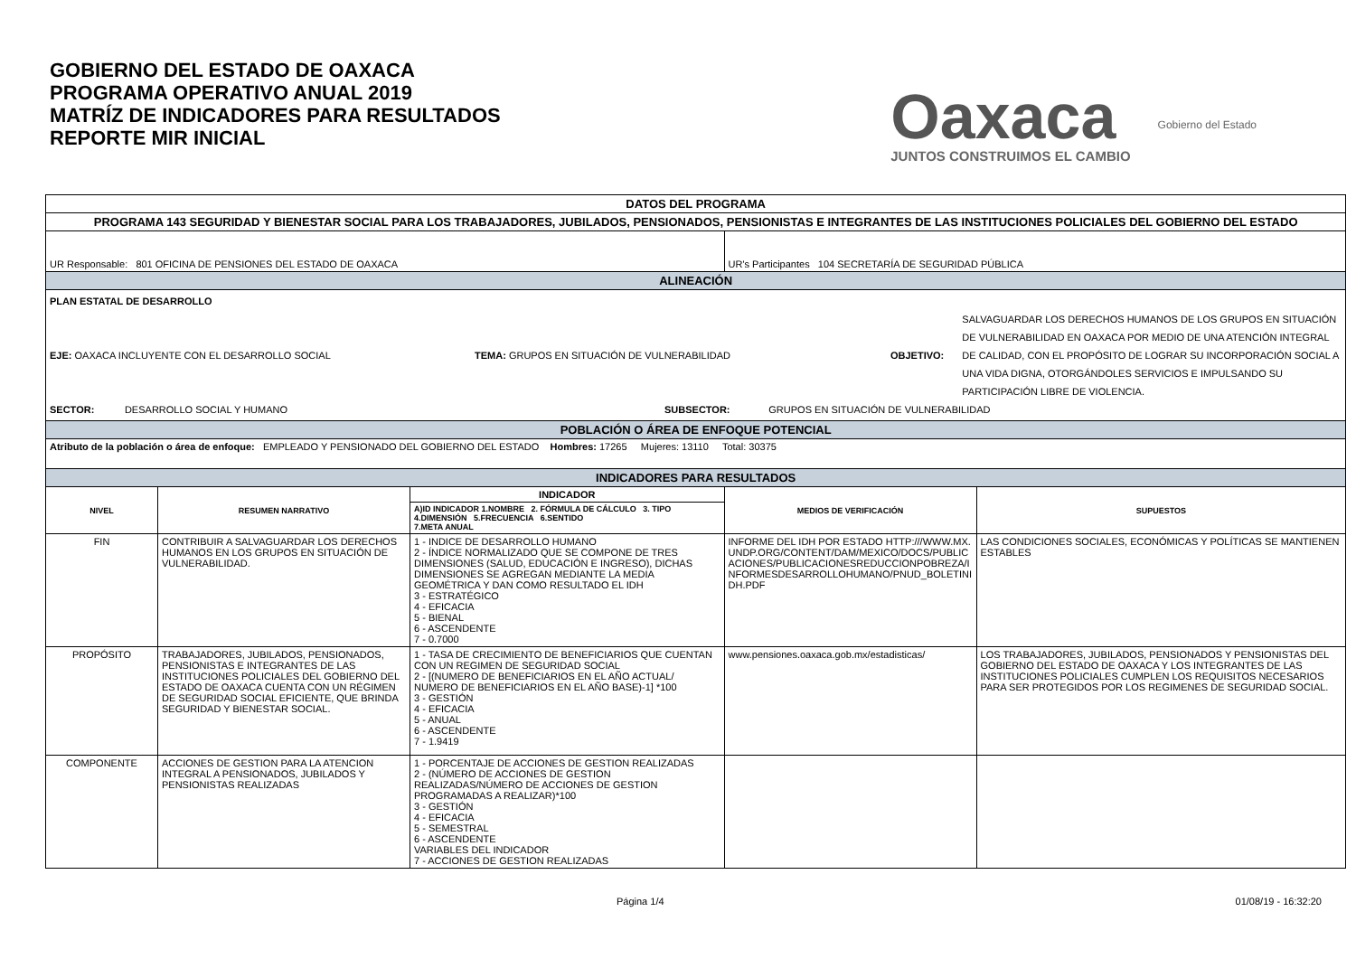GOBIERNO DEL ESTADO DE OAXACA
PROGRAMA OPERATIVO ANUAL 2019
MATRÍZ DE INDICADORES PARA RESULTADOS
REPORTE MIR INICIAL
Oaxaca
JUNTOS CONSTRUIMOS EL CAMBIO
Gobierno del Estado
| DATOS DEL PROGRAMA | | | | |
| PROGRAMA 143 SEGURIDAD Y BIENESTAR SOCIAL PARA LOS TRABAJADORES, JUBILADOS, PENSIONADOS, PENSIONISTAS E INTEGRANTES DE LAS INSTITUCIONES POLICIALES DEL GOBIERNO DEL ESTADO | | | | |
| UR Responsable: 801 OFICINA DE PENSIONES DEL ESTADO DE OAXACA | | | UR's Participantes 104 SECRETARÍA DE SEGURIDAD PÚBLICA | |
| ALINEACIÓN | | | | |
| PLAN ESTATAL DE DESARROLLO EJE: OAXACA INCLUYENTE CON EL DESARROLLO SOCIAL TEMA: GRUPOS EN SITUACIÓN DE VULNERABILIDAD OBJETIVO: SALVAGUARDAR LOS DERECHOS HUMANOS DE LOS GRUPOS EN SITUACIÓN DE VULNERABILIDAD EN OAXACA POR MEDIO DE UNA ATENCIÓN INTEGRAL DE CALIDAD, CON EL PROPÓSITO DE LOGRAR SU INCORPORACIÓN SOCIAL A UNA VIDA DIGNA, OTORGÁNDOLES SERVICIOS E IMPULSANDO SU PARTICIPACIÓN LIBRE DE VIOLENCIA. SECTOR: DESARROLLO SOCIAL Y HUMANO SUBSECTOR: GRUPOS EN SITUACIÓN DE VULNERABILIDAD | | | | |
| POBLACIÓN O ÁREA DE ENFOQUE POTENCIAL | | | | |
| Atributo de la población o área de enfoque: EMPLEADO Y PENSIONADO DEL GOBIERNO DEL ESTADO Hombres: 17265 Mujeres: 13110 Total: 30375 | | | | |
| INDICADORES PARA RESULTADOS | | | | |
| NIVEL | RESUMEN NARRATIVO | INDICADOR | MEDIOS DE VERIFICACIÓN | SUPUESTOS |
| | | A)ID INDICADOR 1.NOMBRE 2. FÓRMULA DE CÁLCULO 3. TIPO 4.DIMENSIÓN 5.FRECUENCIA 6.SENTIDO 7.META ANUAL | | |
| FIN | CONTRIBUIR A SALVAGUARDAR LOS DERECHOS HUMANOS EN LOS GRUPOS EN SITUACIÓN DE VULNERABILIDAD. | 1 - INDICE DE DESARROLLO HUMANO 2 - ÍNDICE NORMALIZADO QUE SE COMPONE DE TRES DIMENSIONES (SALUD, EDUCACIÓN E INGRESO), DICHAS DIMENSIONES SE AGREGAN MEDIANTE LA MEDIA GEOMÉTRICA Y DAN COMO RESULTADO EL IDH 3 - ESTRATÉGICO 4 - EFICACIA 5 - BIENAL 6 - ASCENDENTE 7 - 0.7000 | INFORME DEL IDH POR ESTADO HTTP:///WWW.MX.UNDP.ORG/CONTENT/DAM/MEXICO/DOCS/PUBLICACIONES/PUBLICACIONESREDUCCIONPOBREZA/INFORMESDESARROLLOHUMANO/PNUD_BOLETINIDH.PDF | LAS CONDICIONES SOCIALES, ECONÓMICAS Y POLÍTICAS SE MANTIENEN ESTABLES |
| PROPÓSITO | TRABAJADORES, JUBILADOS, PENSIONADOS, PENSIONISTAS E INTEGRANTES DE LAS INSTITUCIONES POLICIALES DEL GOBIERNO DEL ESTADO DE OAXACA CUENTA CON UN RÉGIMEN DE SEGURIDAD SOCIAL EFICIENTE, QUE BRINDA SEGURIDAD Y BIENESTAR SOCIAL. | 1 - TASA DE CRECIMIENTO DE BENEFICIARIOS QUE CUENTAN CON UN REGIMEN DE SEGURIDAD SOCIAL 2 - [(NUMERO DE BENEFICIARIOS EN EL AÑO ACTUAL/ NUMERO DE BENEFICIARIOS EN EL AÑO BASE)-1] *100 3 - GESTIÓN 4 - EFICACIA 5 - ANUAL 6 - ASCENDENTE 7 - 1.9419 | www.pensiones.oaxaca.gob.mx/estadisticas/ | LOS TRABAJADORES, JUBILADOS, PENSIONADOS Y PENSIONISTAS DEL GOBIERNO DEL ESTADO DE OAXACA Y LOS INTEGRANTES DE LAS INSTITUCIONES POLICIALES CUMPLEN LOS REQUISITOS NECESARIOS PARA SER PROTEGIDOS POR LOS REGIMENES DE SEGURIDAD SOCIAL. |
| COMPONENTE | ACCIONES DE GESTION PARA LA ATENCION INTEGRAL A PENSIONADOS, JUBILADOS Y PENSIONISTAS REALIZADAS | 1 - PORCENTAJE DE ACCIONES DE GESTION REALIZADAS 2 - (NÚMERO DE ACCIONES DE GESTION REALIZADAS/NÚMERO DE ACCIONES DE GESTION PROGRAMADAS A REALIZAR)*100 3 - GESTIÓN 4 - EFICACIA 5 - SEMESTRAL 6 - ASCENDENTE VARIABLES DEL INDICADOR 7 - ACCIONES DE GESTION REALIZADAS | | |
Página 1/4 01/08/19 - 16:32:20